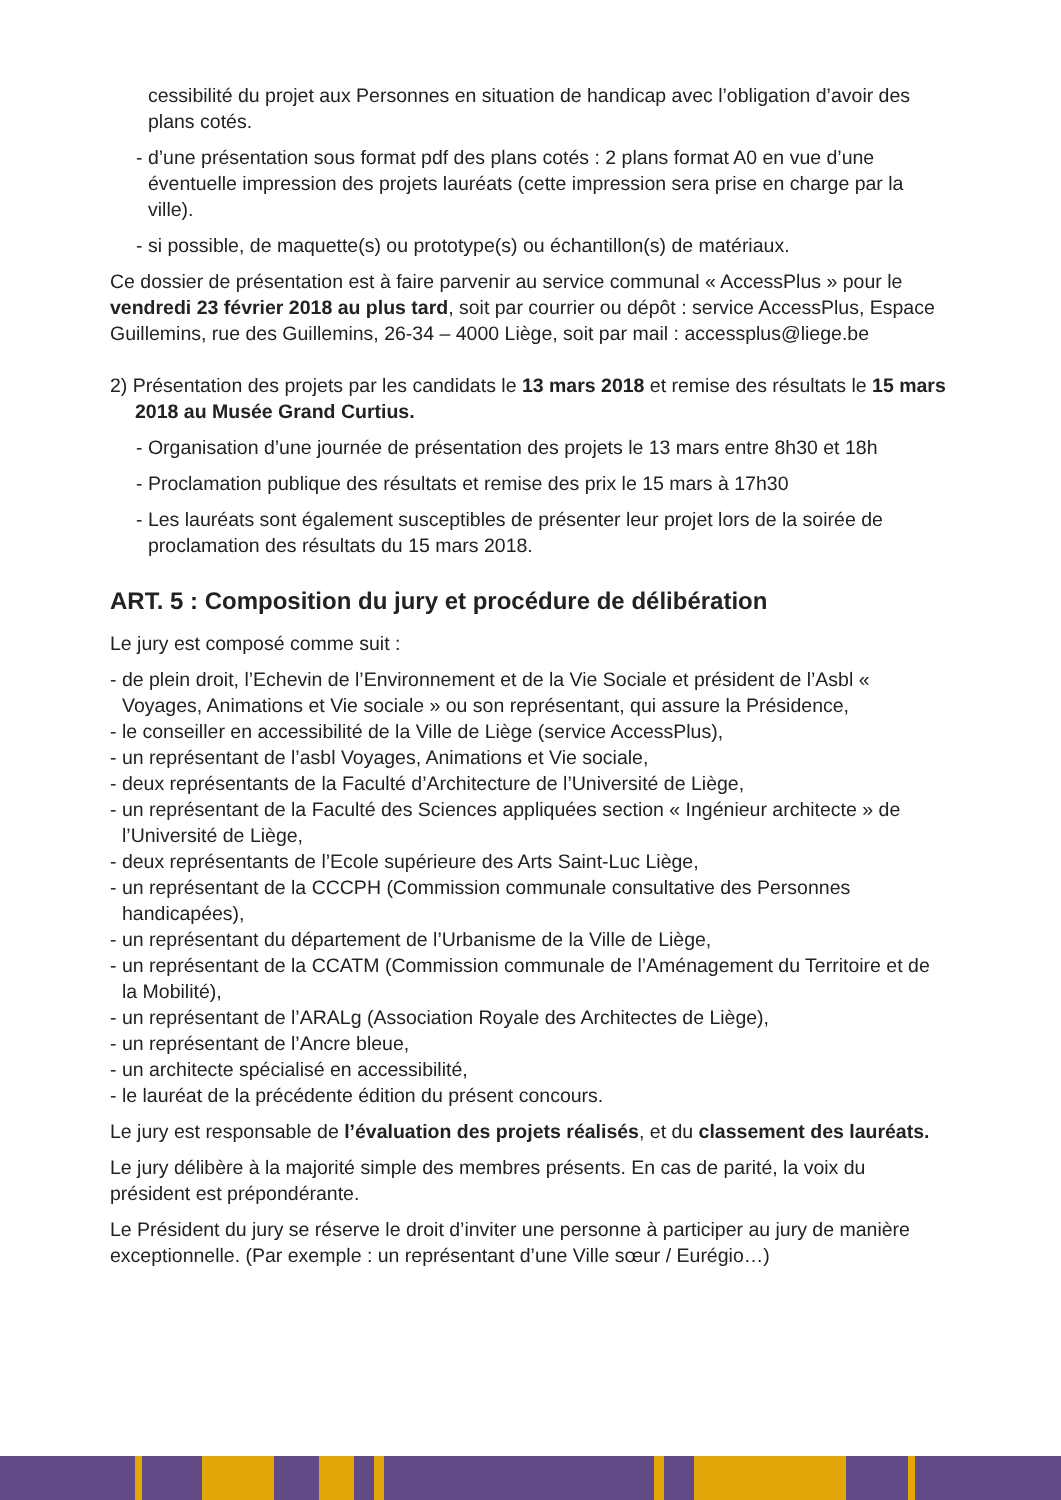cessibilité du projet aux Personnes en situation de handicap avec l’obligation d’avoir des plans cotés.
- d’une présentation sous format pdf des plans cotés : 2 plans format A0 en vue d’une éventuelle impression des projets lauréats (cette impression sera prise en charge par la ville).
- si possible, de maquette(s) ou prototype(s) ou échantillon(s) de matériaux.
Ce dossier de présentation est à faire parvenir au service communal « AccessPlus » pour le vendredi 23 février 2018 au plus tard, soit par courrier ou dépôt : service AccessPlus, Espace Guillemins, rue des Guillemins, 26-34 – 4000 Liège, soit par mail : accessplus@liege.be
2) Présentation des projets par les candidats le 13 mars 2018 et remise des résultats le 15 mars 2018 au Musée Grand Curtius.
- Organisation d’une journée de présentation des projets le 13 mars entre 8h30 et 18h
- Proclamation publique des résultats et remise des prix le 15 mars à 17h30
- Les lauréats sont également susceptibles de présenter leur projet lors de la soirée de proclamation des résultats du 15 mars 2018.
ART. 5 : Composition du jury et procédure de délibération
Le jury est composé comme suit :
- de plein droit, l’Echevin de l’Environnement et de la Vie Sociale et président de l’Asbl « Voyages, Animations et Vie sociale » ou son représentant, qui assure la Présidence,
- le conseiller en accessibilité de la Ville de Liège (service AccessPlus),
- un représentant de l’asbl Voyages, Animations et Vie sociale,
- deux représentants de la Faculté d’Architecture de l’Université de Liège,
- un représentant de la Faculté des Sciences appliquées section « Ingénieur architecte » de l’Université de Liège,
- deux représentants de l’Ecole supérieure des Arts Saint-Luc Liège,
- un représentant de la CCCPH (Commission communale consultative des Personnes handicapées),
- un représentant du département de l’Urbanisme de la Ville de Liège,
- un représentant de la CCATM (Commission communale de l’Aménagement du Territoire et de la Mobilité),
- un représentant de l’ARALg (Association Royale des Architectes de Liège),
- un représentant de l’Ancre bleue,
- un architecte spécialisé en accessibilité,
- le lauréat de la précédente édition du présent concours.
Le jury est responsable de l’évaluation des projets réalisés, et du classement des lauréats.
Le jury délibère à la majorité simple des membres présents. En cas de parité, la voix du président est prépondérante.
Le Président du jury se réserve le droit d’inviter une personne à participer au jury de manière exceptionnelle. (Par exemple : un représentant d’une Ville sœur / Eurégio…)